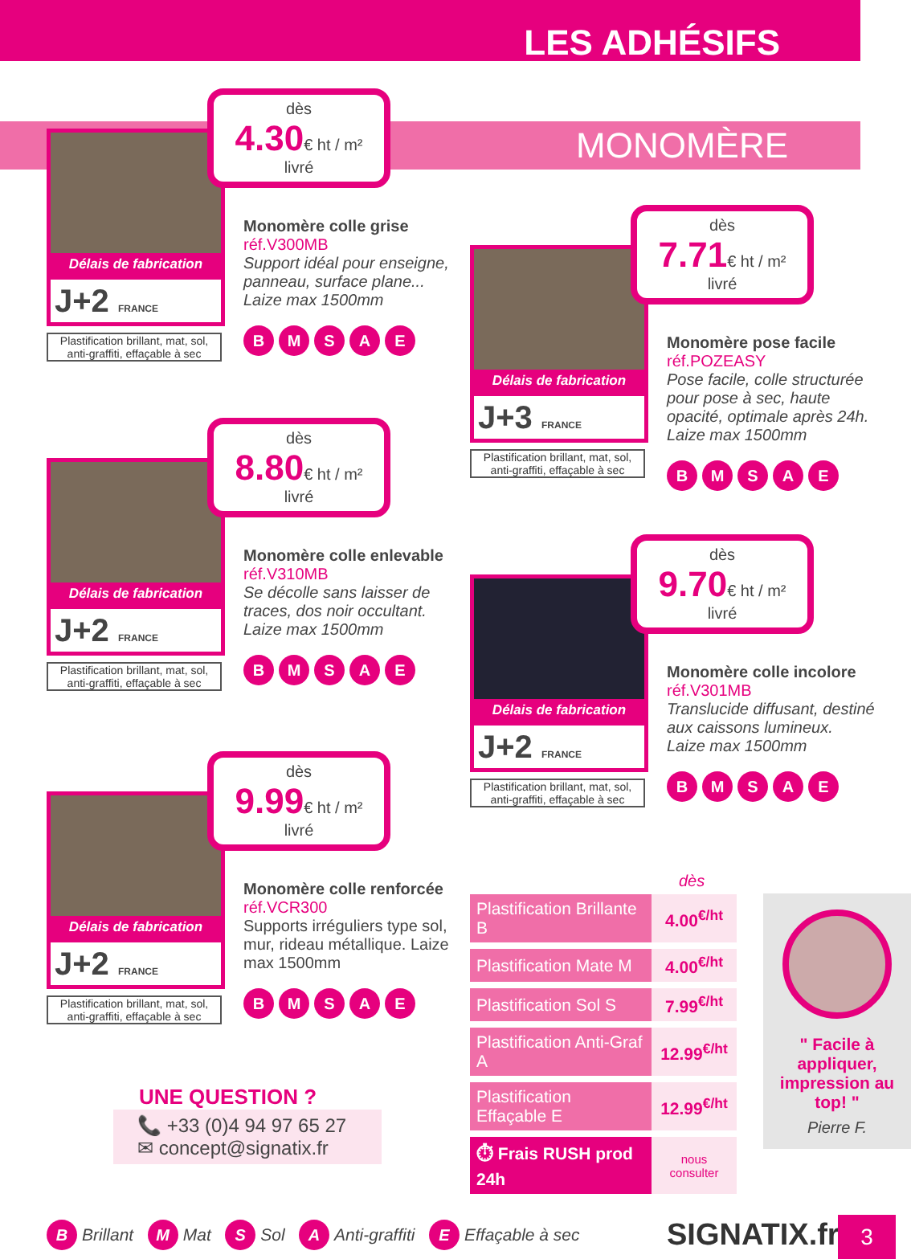LES ADHÉSIFS
MONOMÈRE
Délais de fabrication
J+2 FRANCE
Plastification brillant, mat, sol, anti-graffiti, effaçable à sec
dès
4.30€ ht / m²
livré
Monomère colle grise
réf.V300MB
Support idéal pour enseigne, panneau, surface plane... Laize max 1500mm
BMSAE
Délais de fabrication
J+3 FRANCE
Plastification brillant, mat, sol, anti-graffiti, effaçable à sec
dès
7.71€ ht / m²
livré
Monomère pose facile
réf.POZEASY
Pose facile, colle structurée pour pose à sec, haute opacité, optimale après 24h. Laize max 1500mm
BMSAE
Délais de fabrication
J+2 FRANCE
Plastification brillant, mat, sol, anti-graffiti, effaçable à sec
dès
8.80€ ht / m²
livré
Monomère colle enlevable
réf.V310MB
Se décolle sans laisser de traces, dos noir occultant. Laize max 1500mm
BMSAE
Délais de fabrication
J+2 FRANCE
Plastification brillant, mat, sol, anti-graffiti, effaçable à sec
dès
9.70€ ht / m²
livré
Monomère colle incolore
réf.V301MB
Translucide diffusant, destiné aux caissons lumineux. Laize max 1500mm
BMSAE
Délais de fabrication
J+2 FRANCE
Plastification brillant, mat, sol, anti-graffiti, effaçable à sec
dès
9.99€ ht / m²
livré
Monomère colle renforcée
réf.VCR300
Supports irréguliers type sol, mur, rideau métallique. Laize max 1500mm
BMSAE
dès
| Plastification Brillante B | 4.00<sup>€/ht</sup> |
| Plastification Mate M | 4.00<sup>€/ht</sup> |
| Plastification Sol S | 7.99<sup>€/ht</sup> |
| Plastification Anti-Graf A | 12.99<sup>€/ht</sup> |
| Plastification Effaçable E | 12.99<sup>€/ht</sup> |
| ⏱ Frais RUSH prod 24h | nous consulter |
" Facile à appliquer, impression au top! "
Pierre F.
UNE QUESTION ?
📞 +33 (0)4 94 97 65 27
✉ concept@signatix.fr
B Brillant M Mat S Sol A Anti-graffiti E Effaçable à sec
SIGNATIX.fr 3